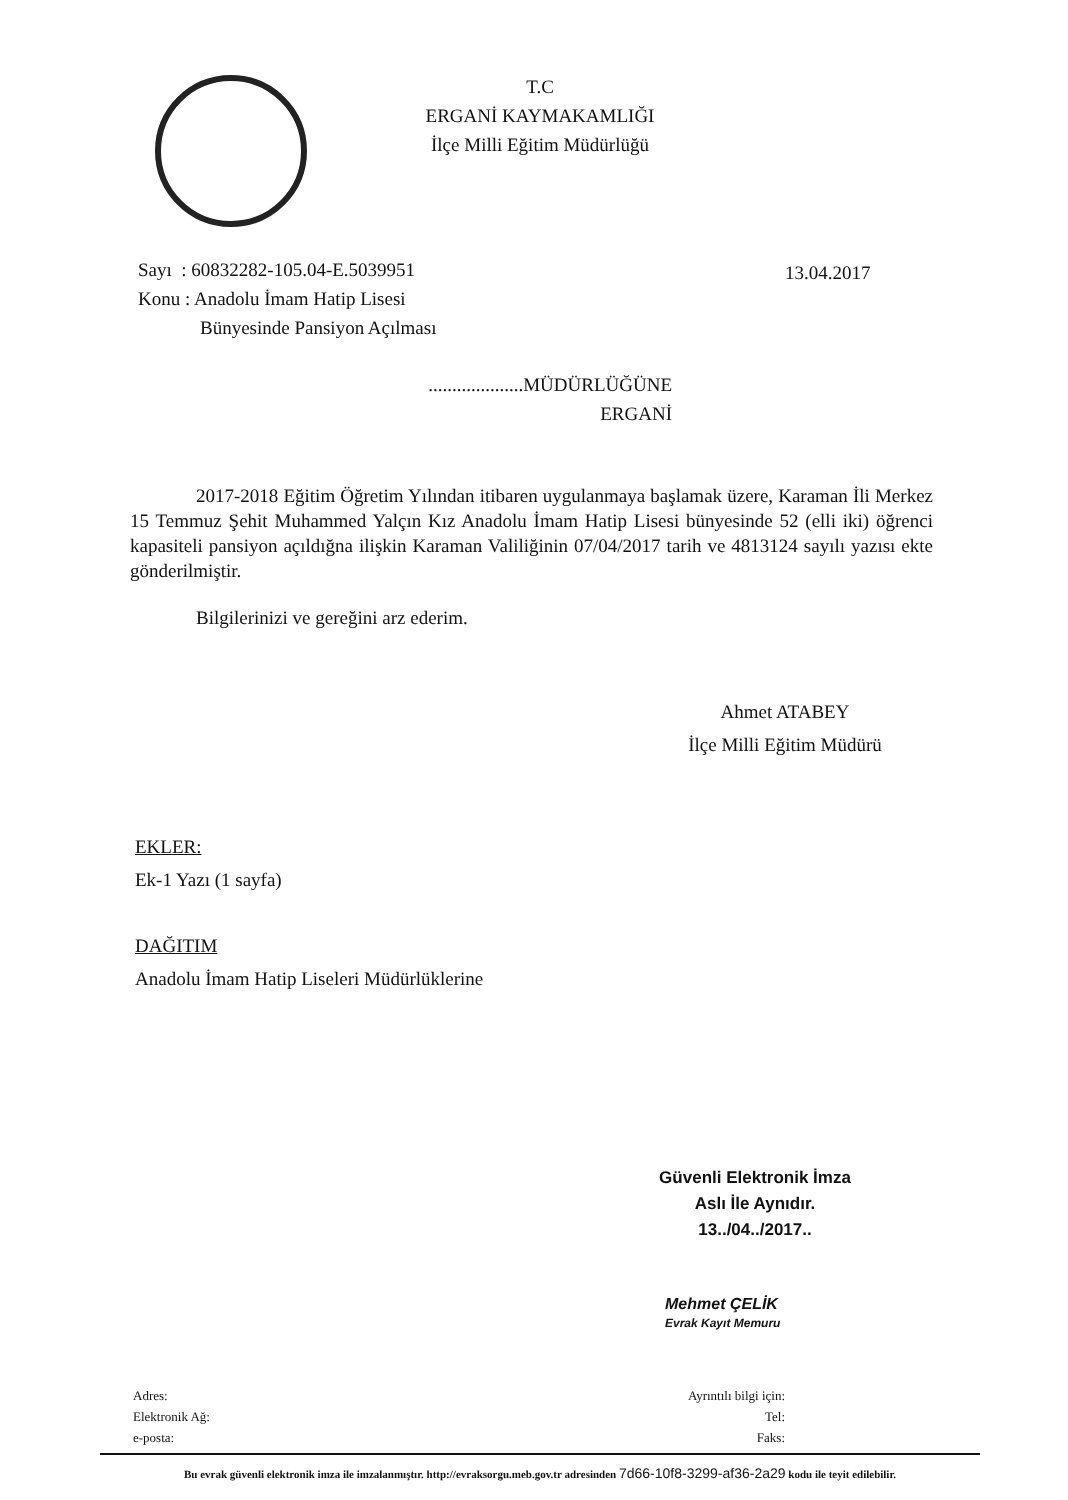T.C
ERGANİ KAYMAKAMLIĞI
İlçe Milli Eğitim Müdürlüğü
Sayı : 60832282-105.04-E.5039951
Konu : Anadolu İmam Hatip Lisesi
Bünyesinde Pansiyon Açılması
13.04.2017
....................MÜDÜRLÜĞÜNE
ERGANİ
2017-2018 Eğitim Öğretim Yılından itibaren uygulanmaya başlamak üzere, Karaman İli Merkez 15 Temmuz Şehit Muhammed Yalçın Kız Anadolu İmam Hatip Lisesi bünyesinde 52 (elli iki) öğrenci kapasiteli pansiyon açıldığna ilişkin Karaman Valiliğinin 07/04/2017 tarih ve 4813124 sayılı yazısı ekte gönderilmiştir.
Bilgilerinizi ve gereğini arz ederim.
Ahmet ATABEY
İlçe Milli Eğitim Müdürü
EKLER:
Ek-1 Yazı (1 sayfa)
DAĞITIM
Anadolu İmam Hatip Liseleri Müdürlüklerine
Güvenli Elektronik İmza
Aslı İle Aynıdır.
13../04../2017..
Mehmet ÇELİK
Evrak Kayıt Memuru
Adres:
Elektronik Ağ:
e-posta:
Ayrıntılı bilgi için:
Tel:
Faks:
Bu evrak güvenli elektronik imza ile imzalanmıştır. http://evraksorgu.meb.gov.tr adresinden 7d66-10f8-3299-af36-2a29 kodu ile teyit edilebilir.